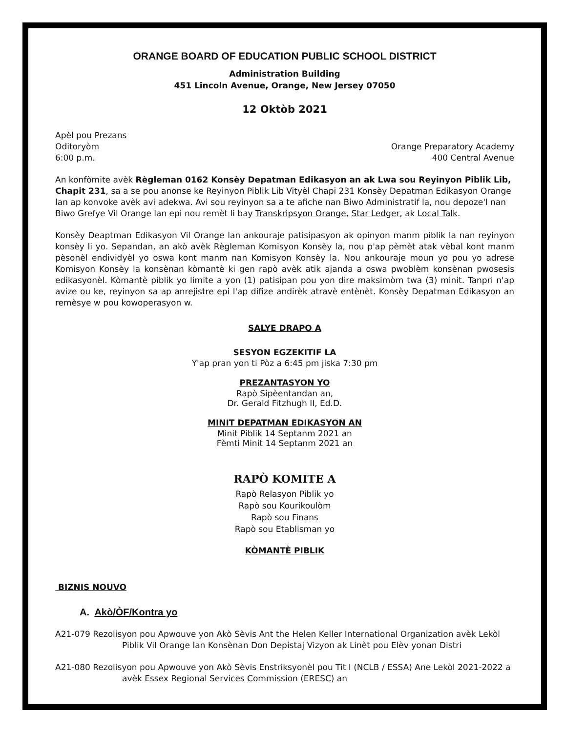ORANGE BOARD OF EDUCATION PUBLIC SCHOOL DISTRICT
Administration Building
451 Lincoln Avenue, Orange, New Jersey 07050
12 Oktòb 2021
Apèl pou Prezans
Oditoryòm Orange Preparatory Academy
6:00 p.m. 400 Central Avenue
An konfòmite avèk Règleman 0162 Konsèy Depatman Edikasyon an ak Lwa sou Reyinyon Piblik Lib, Chapit 231, sa a se pou anonse ke Reyinyon Piblik Lib Vityèl Chapi 231 Konsèy Depatman Edikasyon Orange lan ap konvoke avèk avi adekwa. Avi sou reyinyon sa a te afiche nan Biwo Administratif la, nou depoze'l nan Biwo Grefye Vil Orange lan epi nou remèt li bay Transkripsyon Orange, Star Ledger, ak Local Talk.
Konsèy Deaptman Edikasyon Vil Orange lan ankouraje patisipasyon ak opinyon manm piblik la nan reyinyon konsèy li yo. Sepandan, an akò avèk Règleman Komisyon Konsèy la, nou p'ap pèmèt atak vèbal kont manm pèsonèl endividyèl yo oswa kont manm nan Komisyon Konsèy la. Nou ankouraje moun yo pou yo adrese Komisyon Konsèy la konsènan kòmantè ki gen rapò avèk atik ajanda a oswa pwoblèm konsènan pwosesis edikasyonèl. Kòmantè piblik yo limite a yon (1) patisipan pou yon dire maksimòm twa (3) minit. Tanpri n'ap avize ou ke, reyinyon sa ap anrejistre epi l'ap difize andirèk atravè entènèt. Konsèy Depatman Edikasyon an remèsye w pou kowoperasyon w.
SALYE DRAPO A
SESYON EGZEKITIF LA
Y'ap pran yon ti Pòz a 6:45 pm jiska 7:30 pm
PREZANTASYON YO
Rapò Sipèentandan an,
Dr. Gerald Fitzhugh II, Ed.D.
MINIT DEPATMAN EDIKASYON AN
Minit Piblik 14 Septanm 2021 an
Fèmti Minit 14 Septanm 2021 an
RAPÒ KOMITE A
Rapò Relasyon Piblik yo
Rapò sou Kourikoulòm
Rapò sou Finans
Rapò sou Etablisman yo
KÒMANTÈ PIBLIK
BIZNIS NOUVO
A. Akò/ÒF/Kontra yo
A21-079 Rezolisyon pou Apwouve yon Akò Sèvis Ant the Helen Keller International Organization avèk Lekòl Piblik Vil Orange lan Konsènan Don Depistaj Vizyon ak Linèt pou Elèv yonan Distri
A21-080 Rezolisyon pou Apwouve yon Akò Sèvis Enstriksyonèl pou Tit I (NCLB / ESSA) Ane Lekòl 2021-2022 a avèk Essex Regional Services Commission (ERESC) an